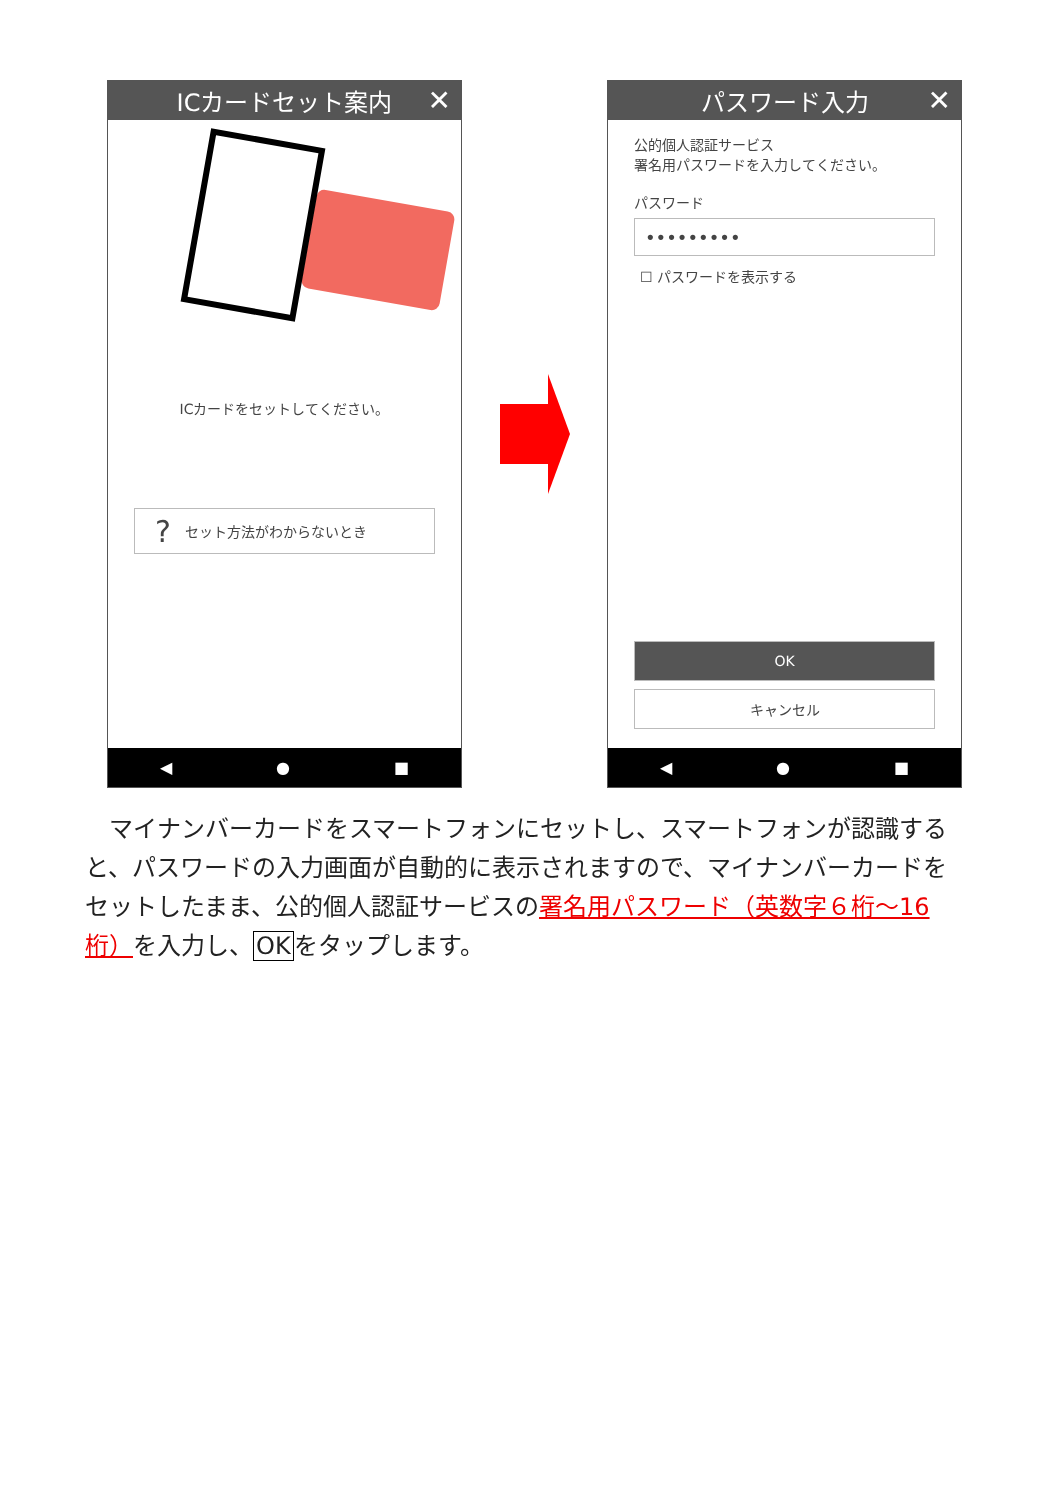ICカードセット案内 ✕
ICカードをセットしてください。
? セット方法がわからないとき
◀ ● ■
パスワード入力 ✕
公的個人認証サービス
署名用パスワードを入力してください。
パスワード
•••••••••
☐ パスワードを表示する
OK
キャンセル
◀ ● ■
　マイナンバーカードをスマートフォンにセットし、スマートフォンが認識すると、パスワードの入力画面が自動的に表示されますので、マイナンバーカードをセットしたまま、公的個人認証サービスの署名用パスワード（英数字６桁～16 桁）を入力し、OKをタップします。